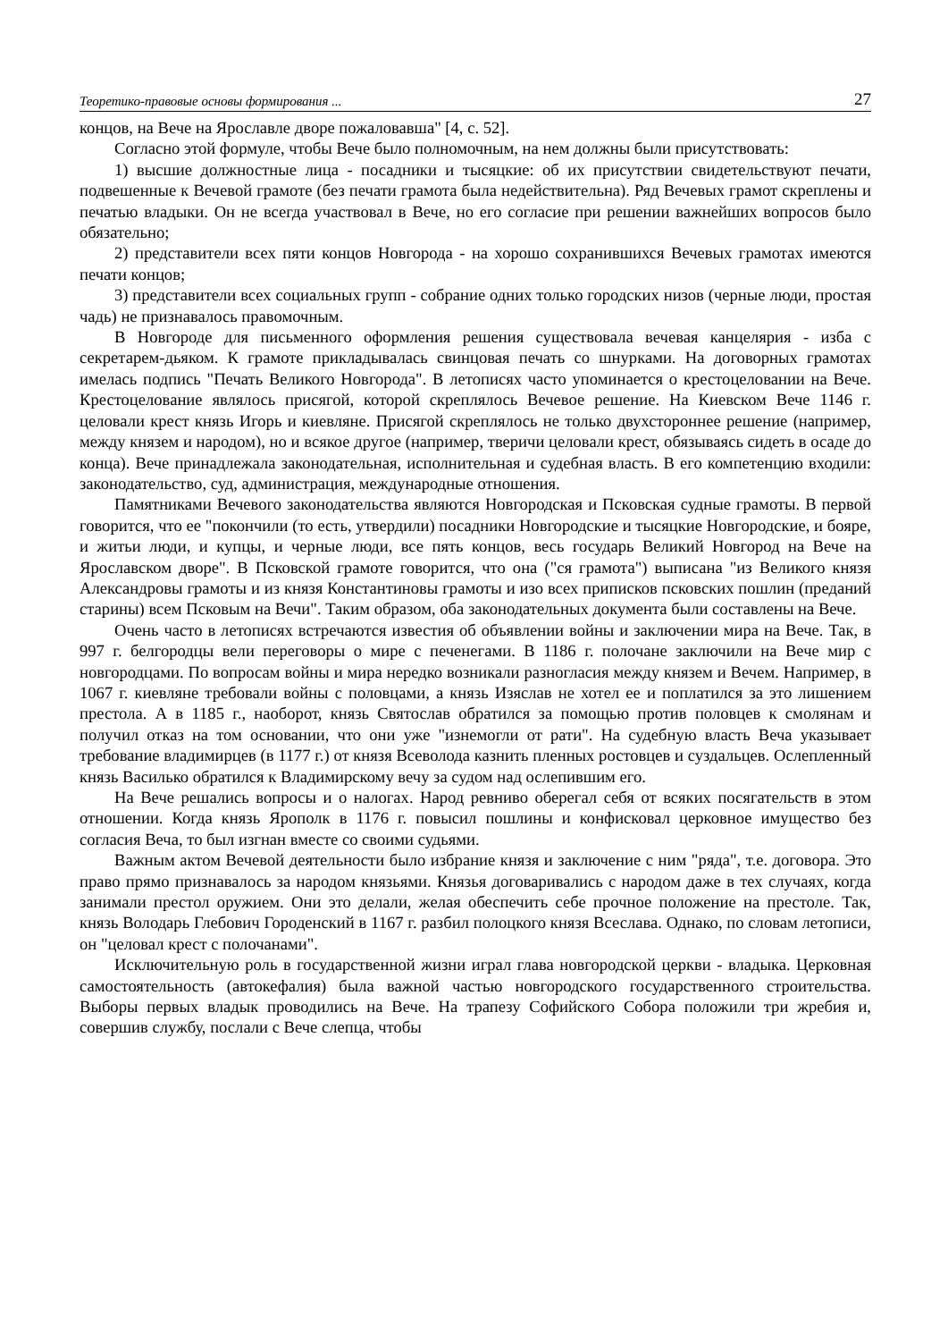Теоретико-правовые основы формирования ... 27
концов, на Вече на Ярославле дворе пожаловавша" [4, с. 52].
Согласно этой формуле, чтобы Вече было полномочным, на нем должны были присутствовать:
1) высшие должностные лица - посадники и тысяцкие: об их присутствии свидетельствуют печати, подвешенные к Вечевой грамоте (без печати грамота была недействительна). Ряд Вечевых грамот скреплены и печатью владыки. Он не всегда участвовал в Вече, но его согласие при решении важнейших вопросов было обязательно;
2) представители всех пяти концов Новгорода - на хорошо сохранившихся Вечевых грамотах имеются печати концов;
3) представители всех социальных групп - собрание одних только городских низов (черные люди, простая чадь) не признавалось правомочным.
В Новгороде для письменного оформления решения существовала вечевая канцелярия - изба с секретарем-дьяком. К грамоте прикладывалась свинцовая печать со шнурками. На договорных грамотах имелась подпись "Печать Великого Новгорода". В летописях часто упоминается о крестоцеловании на Вече. Крестоцелование являлось присягой, которой скреплялось Вечевое решение. На Киевском Вече 1146 г. целовали крест князь Игорь и киевляне. Присягой скреплялось не только двухстороннее решение (например, между князем и народом), но и всякое другое (например, тверичи целовали крест, обязываясь сидеть в осаде до конца). Вече принадлежала законодательная, исполнительная и судебная власть. В его компетенцию входили: законодательство, суд, администрация, международные отношения.
Памятниками Вечевого законодательства являются Новгородская и Псковская судные грамоты. В первой говорится, что ее "покончили (то есть, утвердили) посадники Новгородские и тысяцкие Новгородские, и бояре, и житьи люди, и купцы, и черные люди, все пять концов, весь государь Великий Новгород на Вече на Ярославском дворе". В Псковской грамоте говорится, что она ("ся грамота") выписана "из Великого князя Александровы грамоты и из князя Константиновы грамоты и изо всех приписков псковских пошлин (преданий старины) всем Псковым на Вечи". Таким образом, оба законодательных документа были составлены на Вече.
Очень часто в летописях встречаются известия об объявлении войны и заключении мира на Вече. Так, в 997 г. белгородцы вели переговоры о мире с печенегами. В 1186 г. полочане заключили на Вече мир с новгородцами. По вопросам войны и мира нередко возникали разногласия между князем и Вечем. Например, в 1067 г. киевляне требовали войны с половцами, а князь Изяслав не хотел ее и поплатился за это лишением престола. А в 1185 г., наоборот, князь Святослав обратился за помощью против половцев к смолянам и получил отказ на том основании, что они уже "изнемогли от рати". На судебную власть Веча указывает требование владимирцев (в 1177 г.) от князя Всеволода казнить пленных ростовцев и суздальцев. Ослепленный князь Василько обратился к Владимирскому вечу за судом над ослепившим его.
На Вече решались вопросы и о налогах. Народ ревниво оберегал себя от всяких посягательств в этом отношении. Когда князь Ярополк в 1176 г. повысил пошлины и конфисковал церковное имущество без согласия Веча, то был изгнан вместе со своими судьями.
Важным актом Вечевой деятельности было избрание князя и заключение с ним "ряда", т.е. договора. Это право прямо признавалось за народом князьями. Князья договаривались с народом даже в тех случаях, когда занимали престол оружием. Они это делали, желая обеспечить себе прочное положение на престоле. Так, князь Володарь Глебович Городенский в 1167 г. разбил полоцкого князя Всеслава. Однако, по словам летописи, он "целовал крест с полочанами".
Исключительную роль в государственной жизни играл глава новгородской церкви - владыка. Церковная самостоятельность (автокефалия) была важной частью новгородского государственного строительства. Выборы первых владык проводились на Вече. На трапезу Софийского Собора положили три жребия и, совершив службу, послали с Вече слепца, чтобы